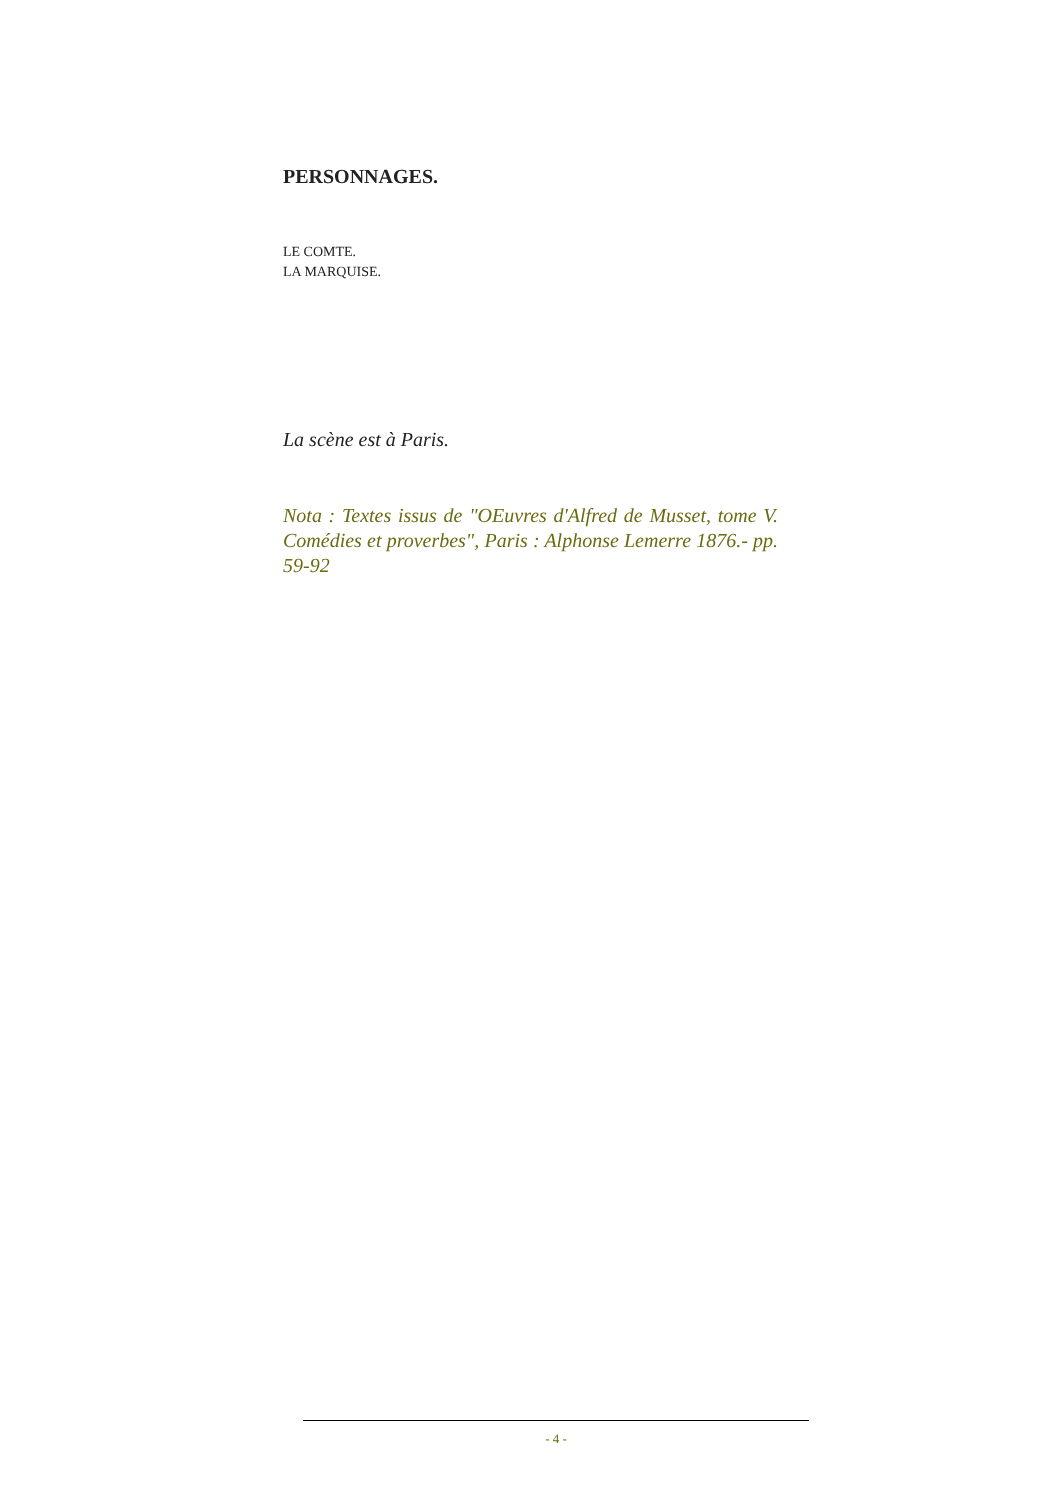PERSONNAGES.
LE COMTE.
LA MARQUISE.
La scène est à Paris.
Nota : Textes issus de "OEuvres d'Alfred de Musset, tome V. Comédies et proverbes", Paris : Alphonse Lemerre 1876.- pp. 59-92
- 4 -